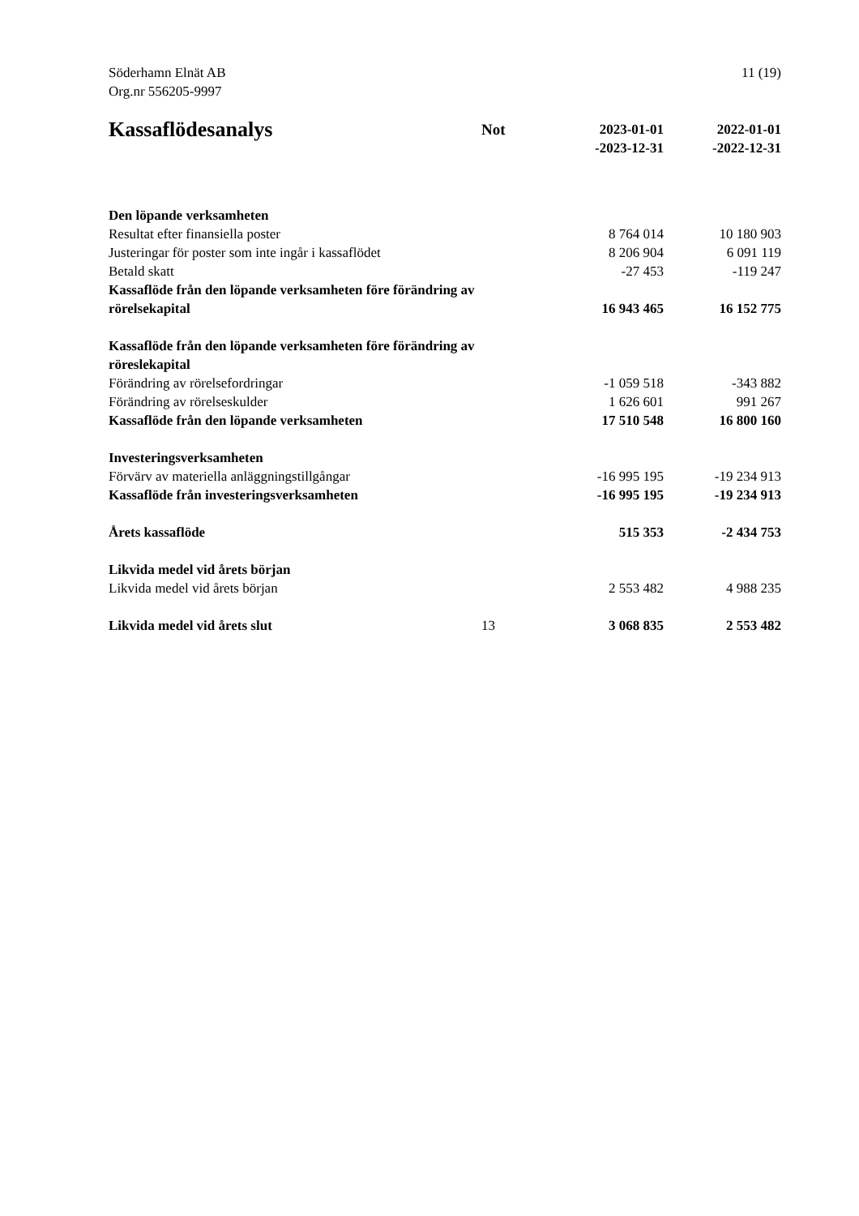Söderhamn Elnät AB
Org.nr 556205-9997
11 (19)
| Kassaflödesanalys | Not | 2023-01-01 -2023-12-31 | 2022-01-01 -2022-12-31 |
| --- | --- | --- | --- |
| Den löpande verksamheten | | | |
| Resultat efter finansiella poster | | 8 764 014 | 10 180 903 |
| Justeringar för poster som inte ingår i kassaflödet | | 8 206 904 | 6 091 119 |
| Betald skatt | | -27 453 | -119 247 |
| Kassaflöde från den löpande verksamheten före förändring av rörelsekapital | | 16 943 465 | 16 152 775 |
| Kassaflöde från den löpande verksamheten före förändring av röreslekapital | | | |
| Förändring av rörelsefordringar | | -1 059 518 | -343 882 |
| Förändring av rörelseskulder | | 1 626 601 | 991 267 |
| Kassaflöde från den löpande verksamheten | | 17 510 548 | 16 800 160 |
| Investeringsverksamheten | | | |
| Förvärv av materiella anläggningstillgångar | | -16 995 195 | -19 234 913 |
| Kassaflöde från investeringsverksamheten | | -16 995 195 | -19 234 913 |
| Årets kassaflöde | | 515 353 | -2 434 753 |
| Likvida medel vid årets början | | | |
| Likvida medel vid årets början | | 2 553 482 | 4 988 235 |
| Likvida medel vid årets slut | 13 | 3 068 835 | 2 553 482 |